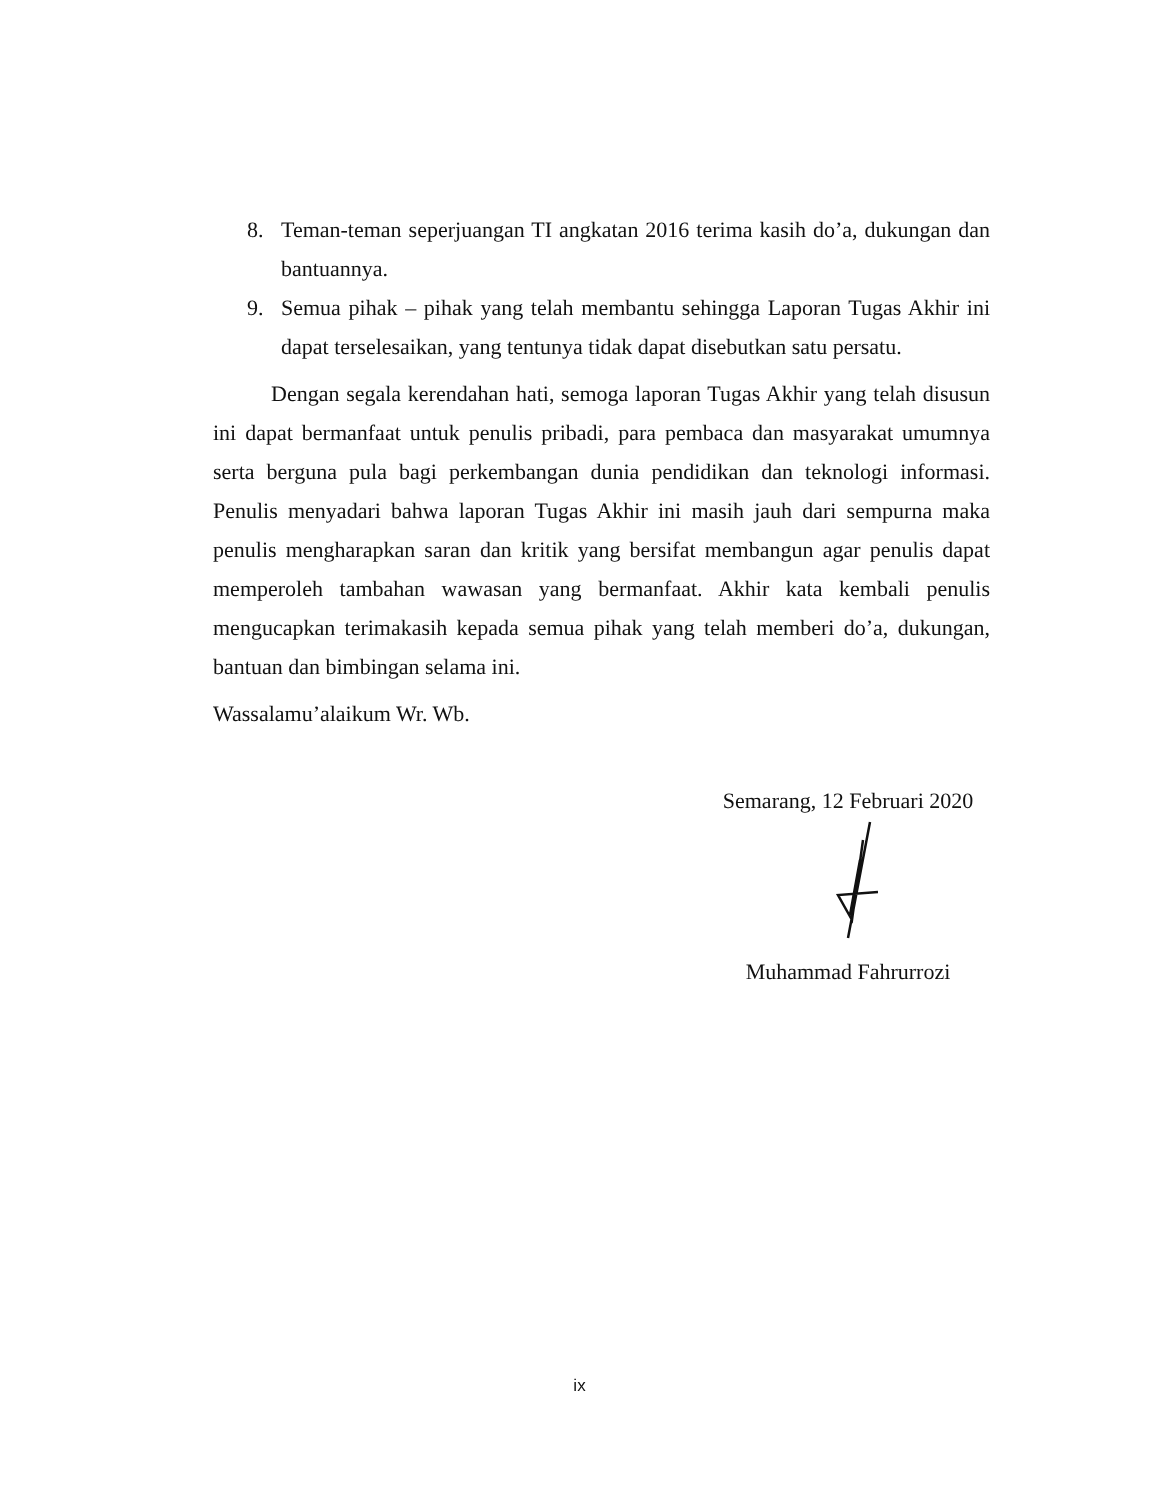8. Teman-teman seperjuangan TI angkatan 2016 terima kasih do’a, dukungan dan bantuannya.
9. Semua pihak – pihak yang telah membantu sehingga Laporan Tugas Akhir ini dapat terselesaikan, yang tentunya tidak dapat disebutkan satu persatu.
Dengan segala kerendahan hati, semoga laporan Tugas Akhir yang telah disusun ini dapat bermanfaat untuk penulis pribadi, para pembaca dan masyarakat umumnya serta berguna pula bagi perkembangan dunia pendidikan dan teknologi informasi. Penulis menyadari bahwa laporan Tugas Akhir ini masih jauh dari sempurna maka penulis mengharapkan saran dan kritik yang bersifat membangun agar penulis dapat memperoleh tambahan wawasan yang bermanfaat. Akhir kata kembali penulis mengucapkan terimakasih kepada semua pihak yang telah memberi do’a, dukungan, bantuan dan bimbingan selama ini.
Wassalamu’alaikum Wr. Wb.
Semarang, 12 Februari 2020
Muhammad Fahrurrozi
ix